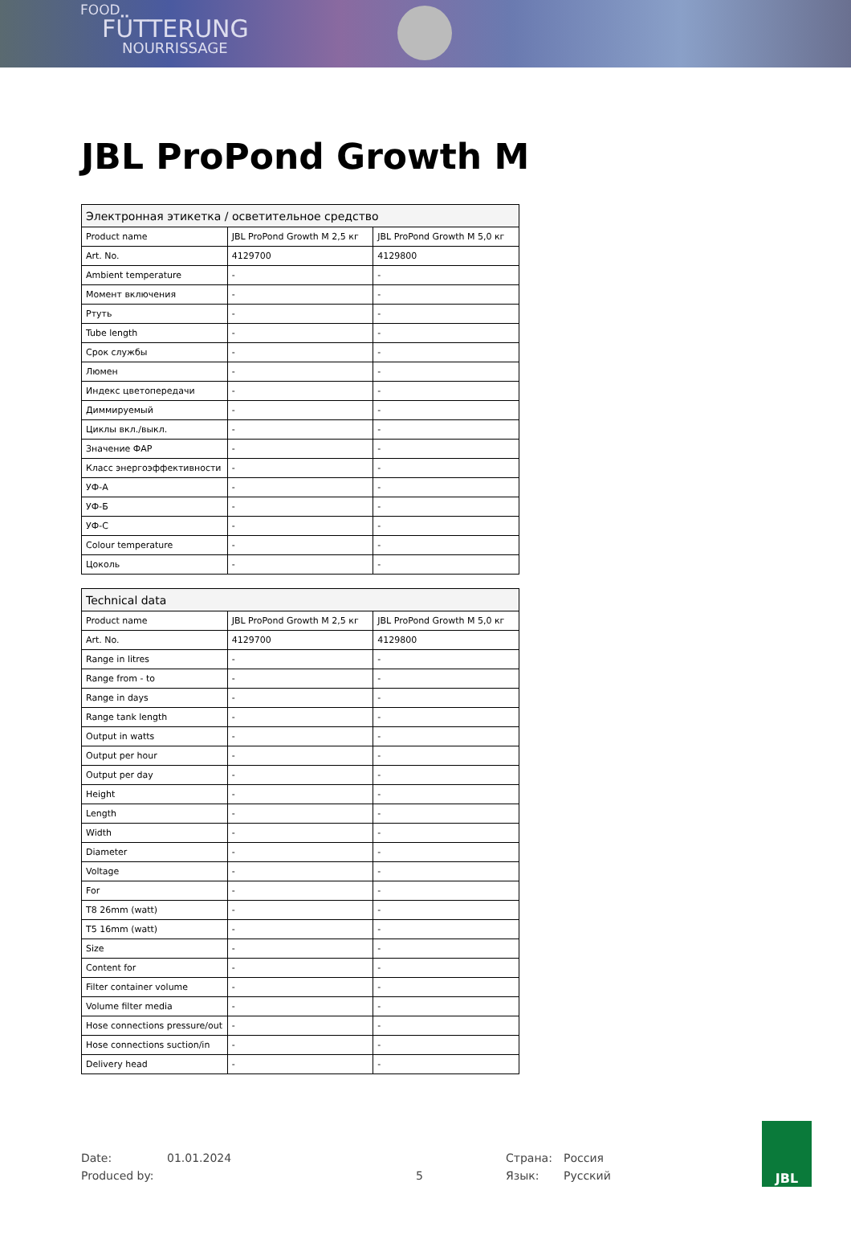FOOD
FÜTTERUNG
NOURRISSAGE
JBL ProPond Growth M
| Электронная этикетка / осветительное средство | | |
| --- | --- | --- |
| Product name | JBL ProPond Growth M 2,5 кг | JBL ProPond Growth M 5,0 кг |
| Art. No. | 4129700 | 4129800 |
| Ambient temperature | - | - |
| Момент включения | - | - |
| Ртуть | - | - |
| Tube length | - | - |
| Срок службы | - | - |
| Люмен | - | - |
| Индекс цветопередачи | - | - |
| Диммируемый | - | - |
| Циклы вкл./выкл. | - | - |
| Значение ФАР | - | - |
| Класс энергоэффективности | - | - |
| УФ-А | - | - |
| УФ-Б | - | - |
| УФ-С | - | - |
| Colour temperature | - | - |
| Цоколь | - | - |
| Technical data | | |
| --- | --- | --- |
| Product name | JBL ProPond Growth M 2,5 кг | JBL ProPond Growth M 5,0 кг |
| Art. No. | 4129700 | 4129800 |
| Range in litres | - | - |
| Range from - to | - | - |
| Range in days | - | - |
| Range tank length | - | - |
| Output in watts | - | - |
| Output per hour | - | - |
| Output per day | - | - |
| Height | - | - |
| Length | - | - |
| Width | - | - |
| Diameter | - | - |
| Voltage | - | - |
| For | - | - |
| T8 26mm (watt) | - | - |
| T5 16mm (watt) | - | - |
| Size | - | - |
| Content for | - | - |
| Filter container volume | - | - |
| Volume filter media | - | - |
| Hose connections pressure/out | - | - |
| Hose connections suction/in | - | - |
| Delivery head | - | - |
Date:
Produced by:
01.01.2024
5 Страна:
Язык:
Россия
Русский
JBL